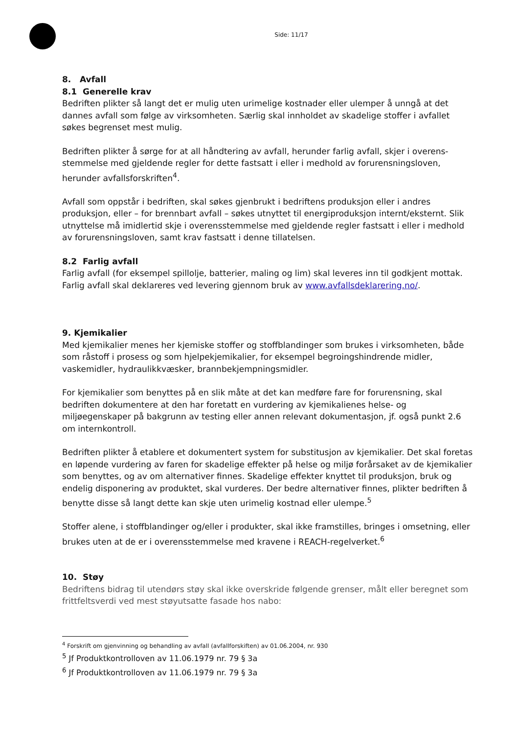Side: 11/17
8. Avfall
8.1 Generelle krav
Bedriften plikter så langt det er mulig uten urimelige kostnader eller ulemper å unngå at det dannes avfall som følge av virksomheten. Særlig skal innholdet av skadelige stoffer i avfallet søkes begrenset mest mulig.
Bedriften plikter å sørge for at all håndtering av avfall, herunder farlig avfall, skjer i overens-stemmelse med gjeldende regler for dette fastsatt i eller i medhold av forurensningsloven, herunder avfallsforskriften<sup>4</sup>.
Avfall som oppstår i bedriften, skal søkes gjenbrukt i bedriftens produksjon eller i andres produksjon, eller – for brennbart avfall – søkes utnyttet til energiproduksjon internt/eksternt. Slik utnyttelse må imidlertid skje i overensstemmelse med gjeldende regler fastsatt i eller i medhold av forurensningsloven, samt krav fastsatt i denne tillatelsen.
8.2 Farlig avfall
Farlig avfall (for eksempel spillolje, batterier, maling og lim) skal leveres inn til godkjent mottak. Farlig avfall skal deklareres ved levering gjennom bruk av www.avfallsdeklarering.no/.
9. Kjemikalier
Med kjemikalier menes her kjemiske stoffer og stoffblandinger som brukes i virksomheten, både som råstoff i prosess og som hjelpekjemikalier, for eksempel begroingshindrende midler, vaskemidler, hydraulikkvæsker, brannbekjempningsmidler.
For kjemikalier som benyttes på en slik måte at det kan medføre fare for forurensning, skal bedriften dokumentere at den har foretatt en vurdering av kjemikalienes helse- og miljøegenskaper på bakgrunn av testing eller annen relevant dokumentasjon, jf. også punkt 2.6 om internkontroll.
Bedriften plikter å etablere et dokumentert system for substitusjon av kjemikalier. Det skal foretas en løpende vurdering av faren for skadelige effekter på helse og miljø forårsaket av de kjemikalier som benyttes, og av om alternativer finnes. Skadelige effekter knyttet til produksjon, bruk og endelig disponering av produktet, skal vurderes. Der bedre alternativer finnes, plikter bedriften å benytte disse så langt dette kan skje uten urimelig kostnad eller ulempe.<sup>5</sup>
Stoffer alene, i stoffblandinger og/eller i produkter, skal ikke framstilles, bringes i omsetning, eller brukes uten at de er i overensstemmelse med kravene i REACH-regelverket.<sup>6</sup>
10. Støy
Bedriftens bidrag til utendørs støy skal ikke overskride følgende grenser, målt eller beregnet som frittfeltsverdi ved mest støyutsatte fasade hos nabo:
<sup>4</sup> Forskrift om gjenvinning og behandling av avfall (avfallforskiften) av 01.06.2004, nr. 930
<sup>5</sup> Jf Produktkontrolloven av 11.06.1979 nr. 79 § 3a
<sup>6</sup> Jf Produktkontrolloven av 11.06.1979 nr. 79 § 3a